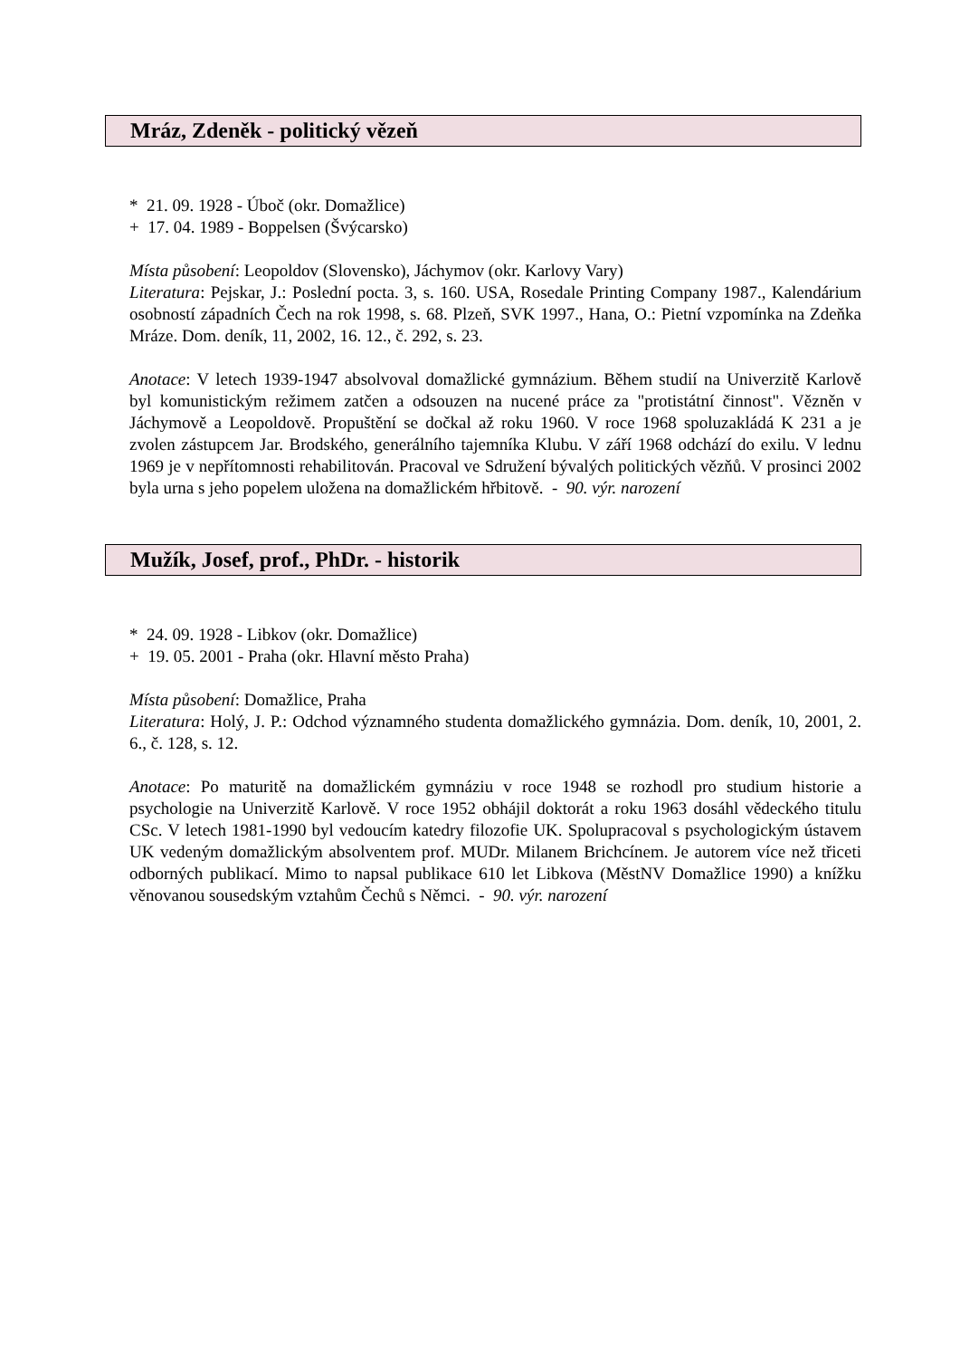Mráz, Zdeněk - politický vězeň
* 21. 09. 1928 - Úboč (okr. Domažlice)
+ 17. 04. 1989 - Boppelsen (Švýcarsko)
Místa působení: Leopoldov (Slovensko), Jáchymov (okr. Karlovy Vary)
Literatura: Pejskar, J.: Poslední pocta. 3, s. 160. USA, Rosedale Printing Company 1987., Kalendárium osobností západních Čech na rok 1998, s. 68. Plzeň, SVK 1997., Hana, O.: Pietní vzpomínka na Zdeňka Mráze. Dom. deník, 11, 2002, 16. 12., č. 292, s. 23.
Anotace: V letech 1939-1947 absolvoval domažlické gymnázium. Během studií na Univerzitě Karlově byl komunistickým režimem zatčen a odsouzen na nucené práce za "protistátní činnost". Vězněn v Jáchymově a Leopoldově. Propuštění se dočkal až roku 1960. V roce 1968 spoluzakládá K 231 a je zvolen zástupcem Jar. Brodského, generálního tajemníka Klubu. V září 1968 odchází do exilu. V lednu 1969 je v nepřítomnosti rehabilitován. Pracoval ve Sdružení bývalých politických vězňů. V prosinci 2002 byla urna s jeho popelem uložena na domažlickém hřbitově. - 90. výr. narození
Mužík, Josef, prof., PhDr. - historik
* 24. 09. 1928 - Libkov (okr. Domažlice)
+ 19. 05. 2001 - Praha (okr. Hlavní město Praha)
Místa působení: Domažlice, Praha
Literatura: Holý, J. P.: Odchod významného studenta domažlického gymnázia. Dom. deník, 10, 2001, 2. 6., č. 128, s. 12.
Anotace: Po maturitě na domažlickém gymnáziu v roce 1948 se rozhodl pro studium historie a psychologie na Univerzitě Karlově. V roce 1952 obhájil doktorát a roku 1963 dosáhl vědeckého titulu CSc. V letech 1981-1990 byl vedoucím katedry filozofie UK. Spolupracoval s psychologickým ústavem UK vedeným domažlickým absolventem prof. MUDr. Milanem Brichcínem. Je autorem více než třiceti odborných publikací. Mimo to napsal publikace 610 let Libkova (MěstNV Domažlice 1990) a knížku věnovanou sousedským vztahům Čechů s Němci. - 90. výr. narození